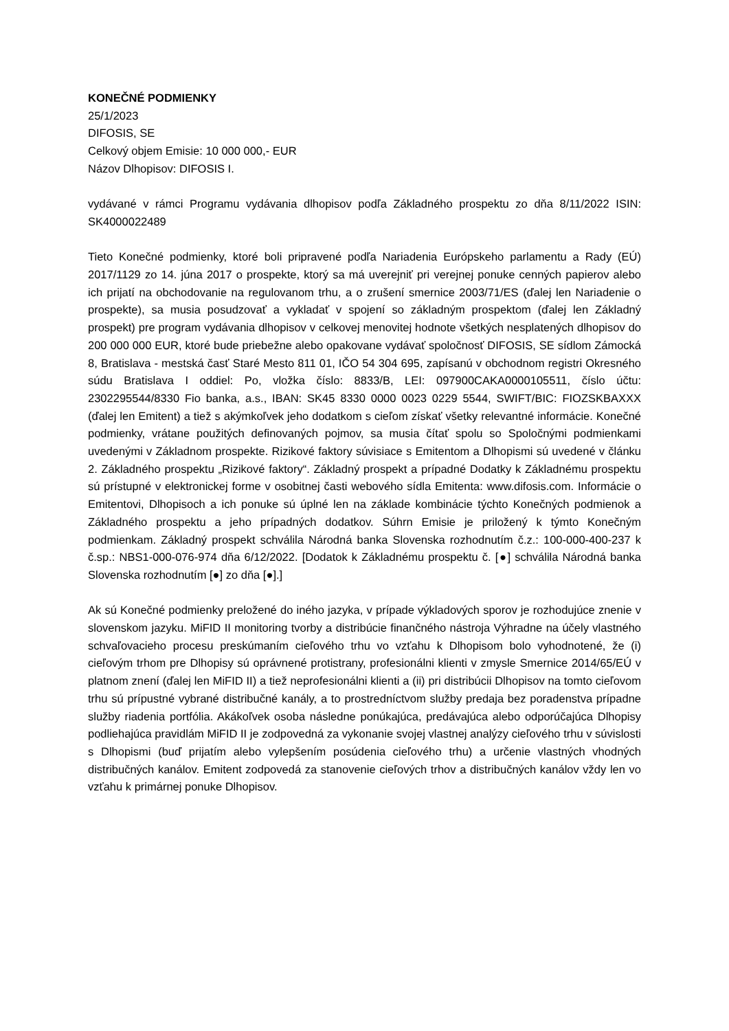KONEČNÉ PODMIENKY
25/1/2023
DIFOSIS, SE
Celkový objem Emisie: 10 000 000,- EUR
Názov Dlhopisov: DIFOSIS I.
vydávané v rámci Programu vydávania dlhopisov podľa Základného prospektu zo dňa 8/11/2022 ISIN: SK4000022489
Tieto Konečné podmienky, ktoré boli pripravené podľa Nariadenia Európskeho parlamentu a Rady (EÚ) 2017/1129 zo 14. júna 2017 o prospekte, ktorý sa má uverejniť pri verejnej ponuke cenných papierov alebo ich prijatí na obchodovanie na regulovanom trhu, a o zrušení smernice 2003/71/ES (ďalej len Nariadenie o prospekte), sa musia posudzovať a vykladať v spojení so základným prospektom (ďalej len Základný prospekt) pre program vydávania dlhopisov v celkovej menovitej hodnote všetkých nesplatených dlhopisov do 200 000 000 EUR, ktoré bude priebežne alebo opakovane vydávať spoločnosť DIFOSIS, SE sídlom Zámocká 8, Bratislava - mestská časť Staré Mesto 811 01, IČO 54 304 695, zapísanú v obchodnom registri Okresného súdu Bratislava I oddiel: Po, vložka číslo: 8833/B, LEI: 097900CAKA0000105511, číslo účtu: 2302295544/8330 Fio banka, a.s., IBAN: SK45 8330 0000 0023 0229 5544, SWIFT/BIC: FIOZSKBAXXX (ďalej len Emitent) a tiež s akýmkoľvek jeho dodatkom s cieľom získať všetky relevantné informácie. Konečné podmienky, vrátane použitých definovaných pojmov, sa musia čítať spolu so Spoločnými podmienkami uvedenými v Základnom prospekte. Rizikové faktory súvisiace s Emitentom a Dlhopismi sú uvedené v článku 2. Základného prospektu „Rizikové faktory“. Základný prospekt a prípadné Dodatky k Základnému prospektu sú prístupné v elektronickej forme v osobitnej časti webového sídla Emitenta: www.difosis.com. Informácie o Emitentovi, Dlhopisoch a ich ponuke sú úplné len na základe kombinácie týchto Konečných podmienok a Základného prospektu a jeho prípadných dodatkov. Súhrn Emisie je priložený k týmto Konečným podmienkam. Základný prospekt schválila Národná banka Slovenska rozhodnutím č.z.: 100-000-400-237 k č.sp.: NBS1-000-076-974 dňa 6/12/2022. [Dodatok k Základnému prospektu č. [●] schválila Národná banka Slovenska rozhodnutím [●] zo dňa [●].]
Ak sú Konečné podmienky preložené do iného jazyka, v prípade výkladových sporov je rozhodujúce znenie v slovenskom jazyku. MiFID II monitoring tvorby a distribúcie finančného nástroja Výhradne na účely vlastného schvaľovacieho procesu preskúmaním cieľového trhu vo vzťahu k Dlhopisom bolo vyhodnotené, že (i) cieľovým trhom pre Dlhopisy sú oprávnené protistrany, profesionálni klienti v zmysle Smernice 2014/65/EÚ v platnom znení (ďalej len MiFID II) a tiež neprofesionálni klienti a (ii) pri distribúcii Dlhopisov na tomto cieľovom trhu sú prípustné vybrané distribučné kanály, a to prostredníctvom služby predaja bez poradenstva prípadne služby riadenia portfólia. Akákoľvek osoba následne ponúkajúca, predávajúca alebo odporúčajúca Dlhopisy podliehajúca pravidlám MiFID II je zodpovedná za vykonanie svojej vlastnej analýzy cieľového trhu v súvislosti s Dlhopismi (buď prijatím alebo vylepšením posúdenia cieľového trhu) a určenie vlastných vhodných distribučných kanálov. Emitent zodpovedá za stanovenie cieľových trhov a distribučných kanálov vždy len vo vzťahu k primárnej ponuke Dlhopisov.